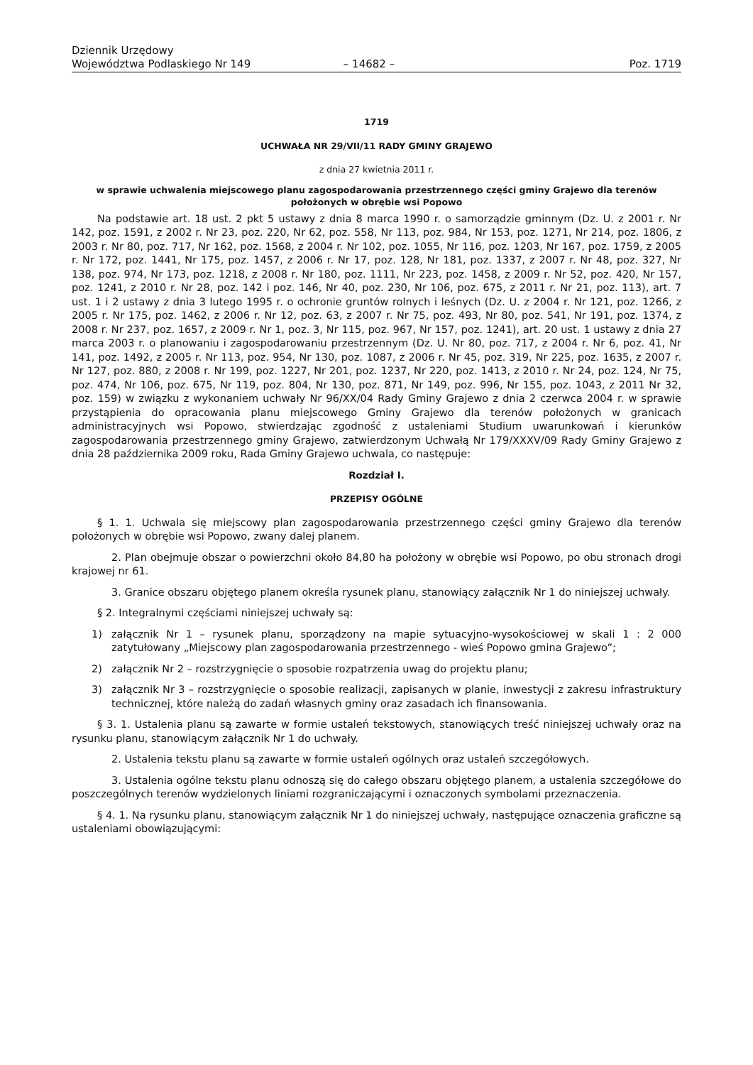Dziennik Urzędowy
Województwa Podlaskiego Nr 149
– 14682 –
Poz. 1719
1719
UCHWAŁA NR 29/VII/11 RADY GMINY GRAJEWO
z dnia 27 kwietnia 2011 r.
w sprawie uchwalenia miejscowego planu zagospodarowania przestrzennego części gminy Grajewo dla terenów położonych w obrębie wsi Popowo
Na podstawie art. 18 ust. 2 pkt 5 ustawy z dnia 8 marca 1990 r. o samorządzie gminnym (Dz. U. z 2001 r. Nr 142, poz. 1591, z 2002 r. Nr 23, poz. 220, Nr 62, poz. 558, Nr 113, poz. 984, Nr 153, poz. 1271, Nr 214, poz. 1806, z 2003 r. Nr 80, poz. 717, Nr 162, poz. 1568, z 2004 r. Nr 102, poz. 1055, Nr 116, poz. 1203, Nr 167, poz. 1759, z 2005 r. Nr 172, poz. 1441, Nr 175, poz. 1457, z 2006 r. Nr 17, poz. 128, Nr 181, poz. 1337, z 2007 r. Nr 48, poz. 327, Nr 138, poz. 974, Nr 173, poz. 1218, z 2008 r. Nr 180, poz. 1111, Nr 223, poz. 1458, z 2009 r. Nr 52, poz. 420, Nr 157, poz. 1241, z 2010 r. Nr 28, poz. 142 i poz. 146, Nr 40, poz. 230, Nr 106, poz. 675, z 2011 r. Nr 21, poz. 113), art. 7 ust. 1 i 2 ustawy z dnia 3 lutego 1995 r. o ochronie gruntów rolnych i leśnych (Dz. U. z 2004 r. Nr 121, poz. 1266, z 2005 r. Nr 175, poz. 1462, z 2006 r. Nr 12, poz. 63, z 2007 r. Nr 75, poz. 493, Nr 80, poz. 541, Nr 191, poz. 1374, z 2008 r. Nr 237, poz. 1657, z 2009 r. Nr 1, poz. 3, Nr 115, poz. 967, Nr 157, poz. 1241), art. 20 ust. 1 ustawy z dnia 27 marca 2003 r. o planowaniu i zagospodarowaniu przestrzennym (Dz. U. Nr 80, poz. 717, z 2004 r. Nr 6, poz. 41, Nr 141, poz. 1492, z 2005 r. Nr 113, poz. 954, Nr 130, poz. 1087, z 2006 r. Nr 45, poz. 319, Nr 225, poz. 1635, z 2007 r. Nr 127, poz. 880, z 2008 r. Nr 199, poz. 1227, Nr 201, poz. 1237, Nr 220, poz. 1413, z 2010 r. Nr 24, poz. 124, Nr 75, poz. 474, Nr 106, poz. 675, Nr 119, poz. 804, Nr 130, poz. 871, Nr 149, poz. 996, Nr 155, poz. 1043, z 2011 Nr 32, poz. 159) w związku z wykonaniem uchwały Nr 96/XX/04 Rady Gminy Grajewo z dnia 2 czerwca 2004 r. w sprawie przystąpienia do opracowania planu miejscowego Gminy Grajewo dla terenów położonych w granicach administracyjnych wsi Popowo, stwierdzając zgodność z ustaleniami Studium uwarunkowań i kierunków zagospodarowania przestrzennego gminy Grajewo, zatwierdzonym Uchwałą Nr 179/XXXV/09 Rady Gminy Grajewo z dnia 28 października 2009 roku, Rada Gminy Grajewo uchwala, co następuje:
Rozdział I.
PRZEPISY OGÓLNE
§ 1. 1. Uchwala się miejscowy plan zagospodarowania przestrzennego części gminy Grajewo dla terenów położonych w obrębie wsi Popowo, zwany dalej planem.
2. Plan obejmuje obszar o powierzchni około 84,80 ha położony w obrębie wsi Popowo, po obu stronach drogi krajowej nr 61.
3. Granice obszaru objętego planem określa rysunek planu, stanowiący załącznik Nr 1 do niniejszej uchwały.
§ 2. Integralnymi częściami niniejszej uchwały są:
1) załącznik Nr 1 – rysunek planu, sporządzony na mapie sytuacyjno-wysokościowej w skali 1 : 2 000 zatytułowany „Miejscowy plan zagospodarowania przestrzennego - wieś Popowo gmina Grajewo”;
2) załącznik Nr 2 – rozstrzygnięcie o sposobie rozpatrzenia uwag do projektu planu;
3) załącznik Nr 3 – rozstrzygnięcie o sposobie realizacji, zapisanych w planie, inwestycji z zakresu infrastruktury technicznej, które należą do zadań własnych gminy oraz zasadach ich finansowania.
§ 3. 1. Ustalenia planu są zawarte w formie ustaleń tekstowych, stanowiących treść niniejszej uchwały oraz na rysunku planu, stanowiącym załącznik Nr 1 do uchwały.
2. Ustalenia tekstu planu są zawarte w formie ustaleń ogólnych oraz ustaleń szczegółowych.
3. Ustalenia ogólne tekstu planu odnoszą się do całego obszaru objętego planem, a ustalenia szczegółowe do poszczególnych terenów wydzielonych liniami rozgraniczającymi i oznaczonych symbolami przeznaczenia.
§ 4. 1. Na rysunku planu, stanowiącym załącznik Nr 1 do niniejszej uchwały, następujące oznaczenia graficzne są ustaleniami obowiązującymi: